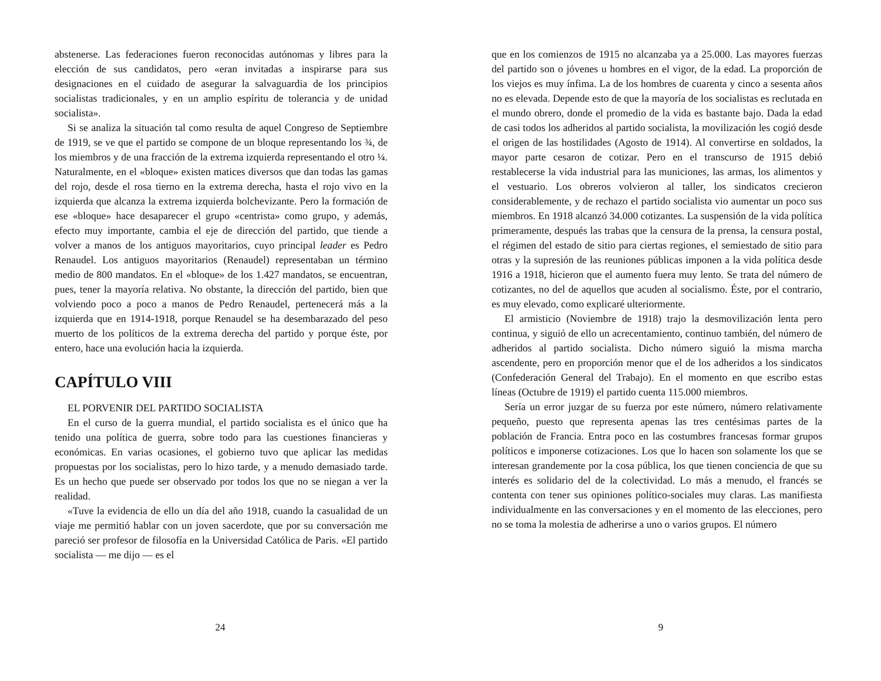abstenerse. Las federaciones fueron reconocidas autónomas y libres para la elección de sus candidatos, pero «eran invitadas a inspirarse para sus designaciones en el cuidado de asegurar la salvaguardia de los principios socialistas tradicionales, y en un amplio espíritu de tolerancia y de unidad socialista».
Si se analiza la situación tal como resulta de aquel Congreso de Septiembre de 1919, se ve que el partido se compone de un bloque representando los ¾, de los miembros y de una fracción de la extrema izquierda representando el otro ¼. Naturalmente, en el «bloque» existen matices diversos que dan todas las gamas del rojo, desde el rosa tierno en la extrema derecha, hasta el rojo vivo en la izquierda que alcanza la extrema izquierda bolchevizante. Pero la formación de ese «bloque» hace desaparecer el grupo «centrista» como grupo, y además, efecto muy importante, cambia el eje de dirección del partido, que tiende a volver a manos de los antiguos mayoritarios, cuyo principal leader es Pedro Renaudel. Los antiguos mayoritarios (Renaudel) representaban un término medio de 800 mandatos. En el «bloque» de los 1.427 mandatos, se encuentran, pues, tener la mayoría relativa. No obstante, la dirección del partido, bien que volviendo poco a poco a manos de Pedro Renaudel, pertenecerá más a la izquierda que en 1914-1918, porque Renaudel se ha desembarazado del peso muerto de los políticos de la extrema derecha del partido y porque éste, por entero, hace una evolución hacia la izquierda.
CAPÍTULO VIII
EL PORVENIR DEL PARTIDO SOCIALISTA
En el curso de la guerra mundial, el partido socialista es el único que ha tenido una política de guerra, sobre todo para las cuestiones financieras y económicas. En varias ocasiones, el gobierno tuvo que aplicar las medidas propuestas por los socialistas, pero lo hizo tarde, y a menudo demasiado tarde. Es un hecho que puede ser observado por todos los que no se niegan a ver la realidad.
«Tuve la evidencia de ello un día del año 1918, cuando la casualidad de un viaje me permitió hablar con un joven sacerdote, que por su conversación me pareció ser profesor de filosofía en la Universidad Católica de Paris. «El partido socialista — me dijo — es el
24
que en los comienzos de 1915 no alcanzaba ya a 25.000. Las mayores fuerzas del partido son o jóvenes u hombres en el vigor, de la edad. La proporción de los viejos es muy ínfima. La de los hombres de cuarenta y cinco a sesenta años no es elevada. Depende esto de que la mayoría de los socialistas es reclutada en el mundo obrero, donde el promedio de la vida es bastante bajo. Dada la edad de casi todos los adheridos al partido socialista, la movilización les cogió desde el origen de las hostilidades (Agosto de 1914). Al convertirse en soldados, la mayor parte cesaron de cotizar. Pero en el transcurso de 1915 debió restablecerse la vida industrial para las municiones, las armas, los alimentos y el vestuario. Los obreros volvieron al taller, los sindicatos crecieron considerablemente, y de rechazo el partido socialista vio aumentar un poco sus miembros. En 1918 alcanzó 34.000 cotizantes. La suspensión de la vida política primeramente, después las trabas que la censura de la prensa, la censura postal, el régimen del estado de sitio para ciertas regiones, el semiestado de sitio para otras y la supresión de las reuniones públicas imponen a la vida política desde 1916 a 1918, hicieron que el aumento fuera muy lento. Se trata del número de cotizantes, no del de aquellos que acuden al socialismo. Éste, por el contrario, es muy elevado, como explicaré ulteriormente.
El armisticio (Noviembre de 1918) trajo la desmovilización lenta pero continua, y siguió de ello un acrecentamiento, continuo también, del número de adheridos al partido socialista. Dicho número siguió la misma marcha ascendente, pero en proporción menor que el de los adheridos a los sindicatos (Confederación General del Trabajo). En el momento en que escribo estas líneas (Octubre de 1919) el partido cuenta 115.000 miembros.
Sería un error juzgar de su fuerza por este número, número relativamente pequeño, puesto que representa apenas las tres centésimas partes de la población de Francia. Entra poco en las costumbres francesas formar grupos políticos e imponerse cotizaciones. Los que lo hacen son solamente los que se interesan grandemente por la cosa pública, los que tienen conciencia de que su interés es solidario del de la colectividad. Lo más a menudo, el francés se contenta con tener sus opiniones político-sociales muy claras. Las manifiesta individualmente en las conversaciones y en el momento de las elecciones, pero no se toma la molestia de adherirse a uno o varios grupos. El número
9